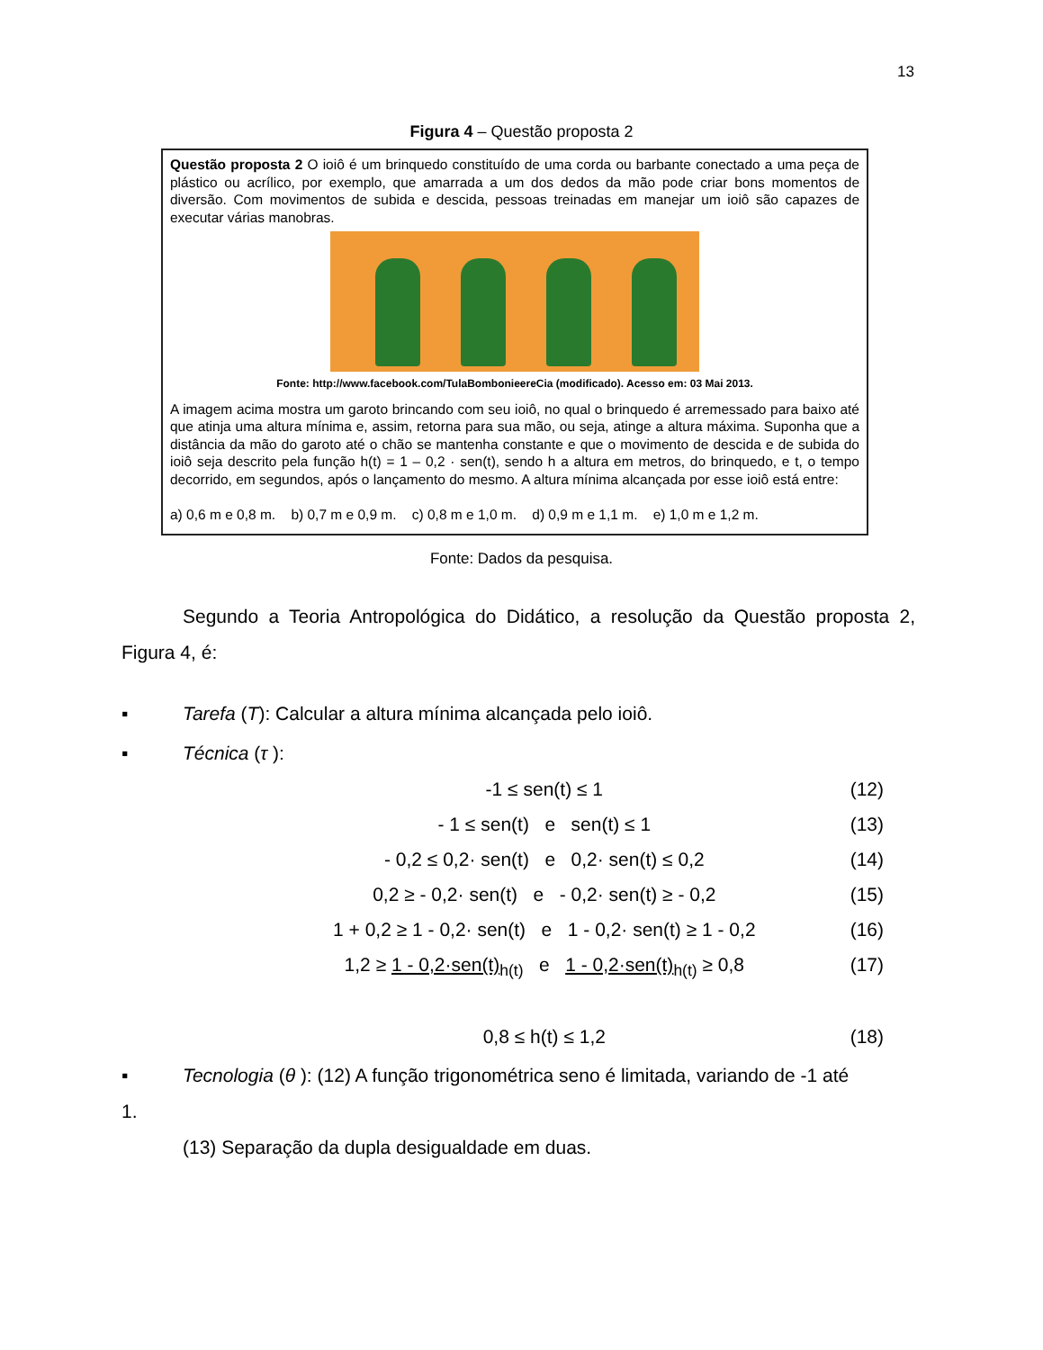13
Figura 4 – Questão proposta 2
Questão proposta 2 O ioiô é um brinquedo constituído de uma corda ou barbante conectado a uma peça de plástico ou acrílico, por exemplo, que amarrada a um dos dedos da mão pode criar bons momentos de diversão. Com movimentos de subida e descida, pessoas treinadas em manejar um ioiô são capazes de executar várias manobras.
Fonte: http://www.facebook.com/TulaBombonieereCia (modificado). Acesso em: 03 Mai 2013.
A imagem acima mostra um garoto brincando com seu ioiô, no qual o brinquedo é arremessado para baixo até que atinja uma altura mínima e, assim, retorna para sua mão, ou seja, atinge a altura máxima. Suponha que a distância da mão do garoto até o chão se mantenha constante e que o movimento de descida e de subida do ioiô seja descrito pela função h(t) = 1 – 0,2 · sen(t), sendo h a altura em metros, do brinquedo, e t, o tempo decorrido, em segundos, após o lançamento do mesmo. A altura mínima alcançada por esse ioiô está entre:
a) 0,6 m e 0,8 m. b) 0,7 m e 0,9 m. c) 0,8 m e 1,0 m. d) 0,9 m e 1,1 m. e) 1,0 m e 1,2 m.
Fonte: Dados da pesquisa.
Segundo a Teoria Antropológica do Didático, a resolução da Questão proposta 2, Figura 4, é:
▪ Tarefa (T): Calcular a altura mínima alcançada pelo ioiô.
▪ Técnica (τ ):
-1 ≤ sen(t) ≤ 1 (12)
- 1 ≤ sen(t) e sen(t) ≤ 1 (13)
- 0,2 ≤ 0,2· sen(t) e 0,2· sen(t) ≤ 0,2
(14)
0,2 ≥ - 0,2· sen(t) e - 0,2· sen(t) ≥ - 0,2
(15)
1 + 0,2 ≥ 1 - 0,2· sen(t) e 1 - 0,2· sen(t) ≥ 1 - 0,2
(16)
1,2 ≥ 1 - 0,2·sen(t)<sub>h(t)</sub> e 1 - 0,2·sen(t)<sub>h(t)</sub> ≥ 0,8
(17)
0,8 ≤ h(t) ≤ 1,2 (18)
▪ Tecnologia (θ ): (12) A função trigonométrica seno é limitada, variando de -1 até
1.
(13) Separação da dupla desigualdade em duas.